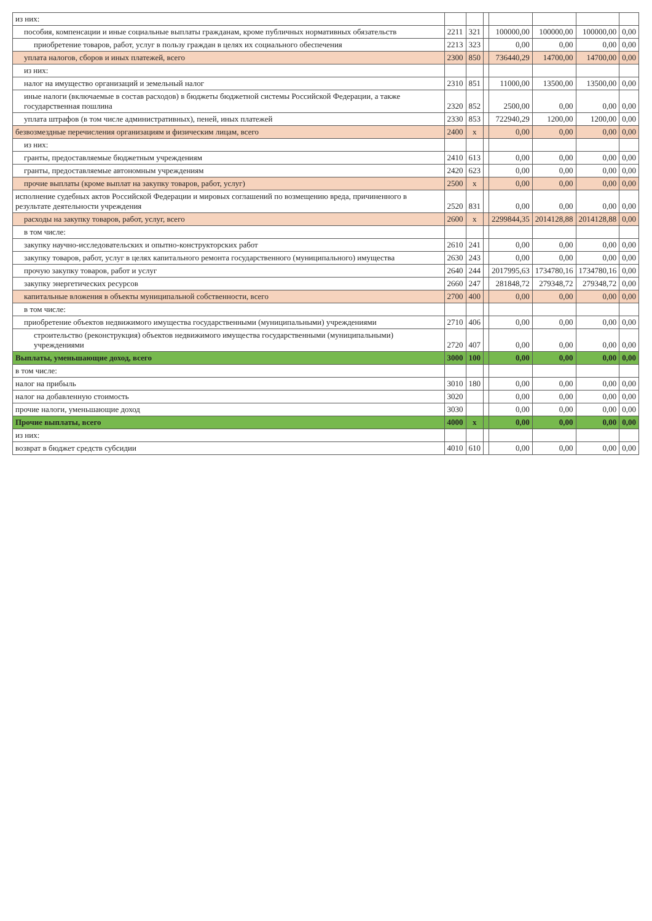| из них: | | | | | | | |
| пособия, компенсации и иные социальные выплаты гражданам, кроме публичных нормативных обязательств | 2211 | 321 | | 100000,00 | 100000,00 | 100000,00 | 0,00 |
| приобретение товаров, работ, услуг в пользу граждан в целях их социального обеспечения | 2213 | 323 | | 0,00 | 0,00 | 0,00 | 0,00 |
| уплата налогов, сборов и иных платежей, всего | 2300 | 850 | | 736440,29 | 14700,00 | 14700,00 | 0,00 |
| из них: | | | | | | | |
| налог на имущество организаций и земельный налог | 2310 | 851 | | 11000,00 | 13500,00 | 13500,00 | 0,00 |
| иные налоги (включаемые в состав расходов) в бюджеты бюджетной системы Российской Федерации, а также государственная пошлина | 2320 | 852 | | 2500,00 | 0,00 | 0,00 | 0,00 |
| уплата штрафов (в том числе административных), пеней, иных платежей | 2330 | 853 | | 722940,29 | 1200,00 | 1200,00 | 0,00 |
| безвозмездные перечисления организациям и физическим лицам, всего | 2400 | x | | 0,00 | 0,00 | 0,00 | 0,00 |
| из них: | | | | | | | |
| гранты, предоставляемые бюджетным учреждениям | 2410 | 613 | | 0,00 | 0,00 | 0,00 | 0,00 |
| гранты, предоставляемые автономным учреждениям | 2420 | 623 | | 0,00 | 0,00 | 0,00 | 0,00 |
| прочие выплаты (кроме выплат на закупку товаров, работ, услуг) | 2500 | x | | 0,00 | 0,00 | 0,00 | 0,00 |
| исполнение судебных актов Российской Федерации и мировых соглашений по возмещению вреда, причиненного в результате деятельности учреждения | 2520 | 831 | | 0,00 | 0,00 | 0,00 | 0,00 |
| расходы на закупку товаров, работ, услуг, всего | 2600 | x | | 2299844,35 | 2014128,88 | 2014128,88 | 0,00 |
| в том числе: | | | | | | | |
| закупку научно-исследовательских и опытно-конструкторских работ | 2610 | 241 | | 0,00 | 0,00 | 0,00 | 0,00 |
| закупку товаров, работ, услуг в целях капитального ремонта государственного (муниципального) имущества | 2630 | 243 | | 0,00 | 0,00 | 0,00 | 0,00 |
| прочую закупку товаров, работ и услуг | 2640 | 244 | | 2017995,63 | 1734780,16 | 1734780,16 | 0,00 |
| закупку энергетических ресурсов | 2660 | 247 | | 281848,72 | 279348,72 | 279348,72 | 0,00 |
| капитальные вложения в объекты муниципальной собственности, всего | 2700 | 400 | | 0,00 | 0,00 | 0,00 | 0,00 |
| в том числе: | | | | | | | |
| приобретение объектов недвижимого имущества государственными (муниципальными) учреждениями | 2710 | 406 | | 0,00 | 0,00 | 0,00 | 0,00 |
| строительство (реконструкция) объектов недвижимого имущества государственными (муниципальными) учреждениями | 2720 | 407 | | 0,00 | 0,00 | 0,00 | 0,00 |
| Выплаты, уменьшающие доход, всего | 3000 | 100 | | 0,00 | 0,00 | 0,00 | 0,00 |
| в том числе: | | | | | | | |
| налог на прибыль | 3010 | 180 | | 0,00 | 0,00 | 0,00 | 0,00 |
| налог на добавленную стоимость | 3020 | | | 0,00 | 0,00 | 0,00 | 0,00 |
| прочие налоги, уменьшающие доход | 3030 | | | 0,00 | 0,00 | 0,00 | 0,00 |
| Прочие выплаты, всего | 4000 | x | | 0,00 | 0,00 | 0,00 | 0,00 |
| из них: | | | | | | | |
| возврат в бюджет средств субсидии | 4010 | 610 | | 0,00 | 0,00 | 0,00 | 0,00 |